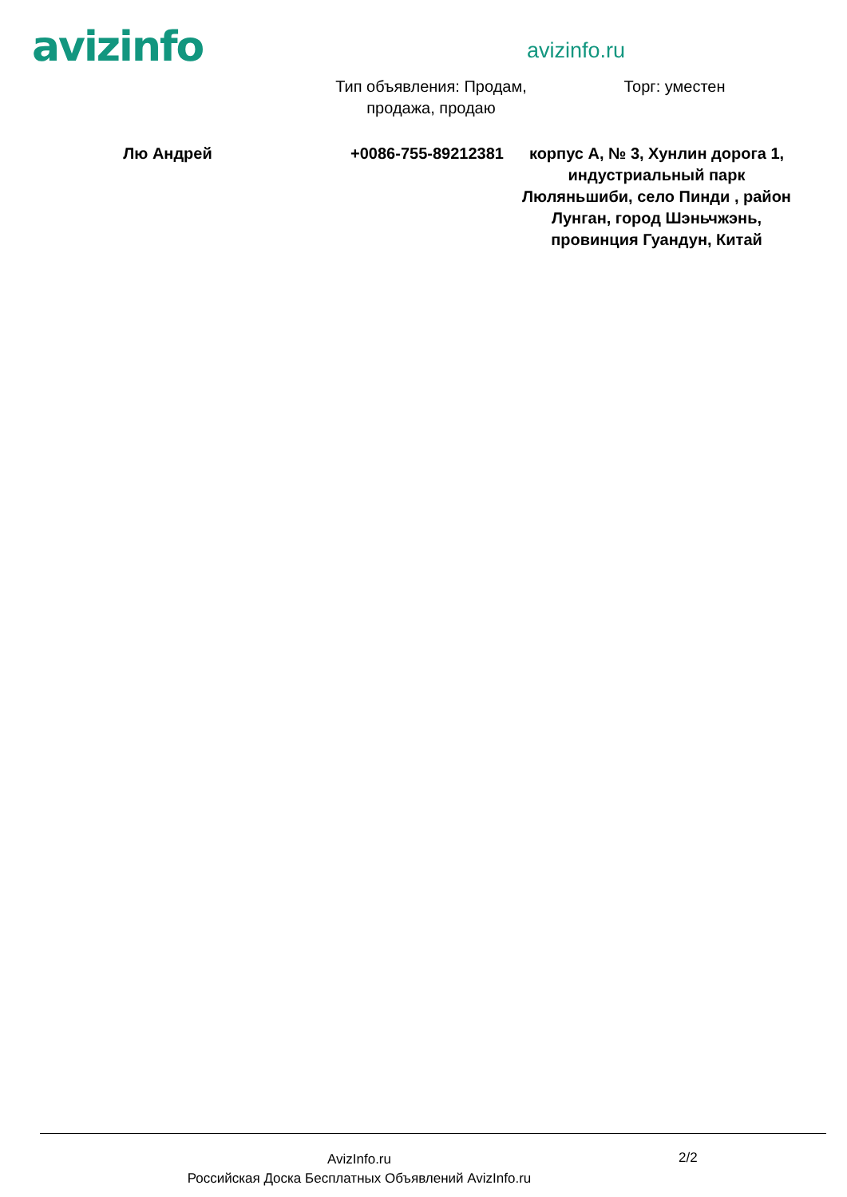avizinfo
avizinfo.ru
Тип объявления: Продам, продажа, продаю
Торг: уместен
Лю Андрей +0086-755-89212381 корпус A, № 3, Хунлин дорога 1, индустриальный парк Люляньшиби, село Пинди , район Лунган, город Шэньчжэнь, провинция Гуандун, Китай
AvizInfo.ru
Российская Доска Бесплатных Объявлений AvizInfo.ru
2/2